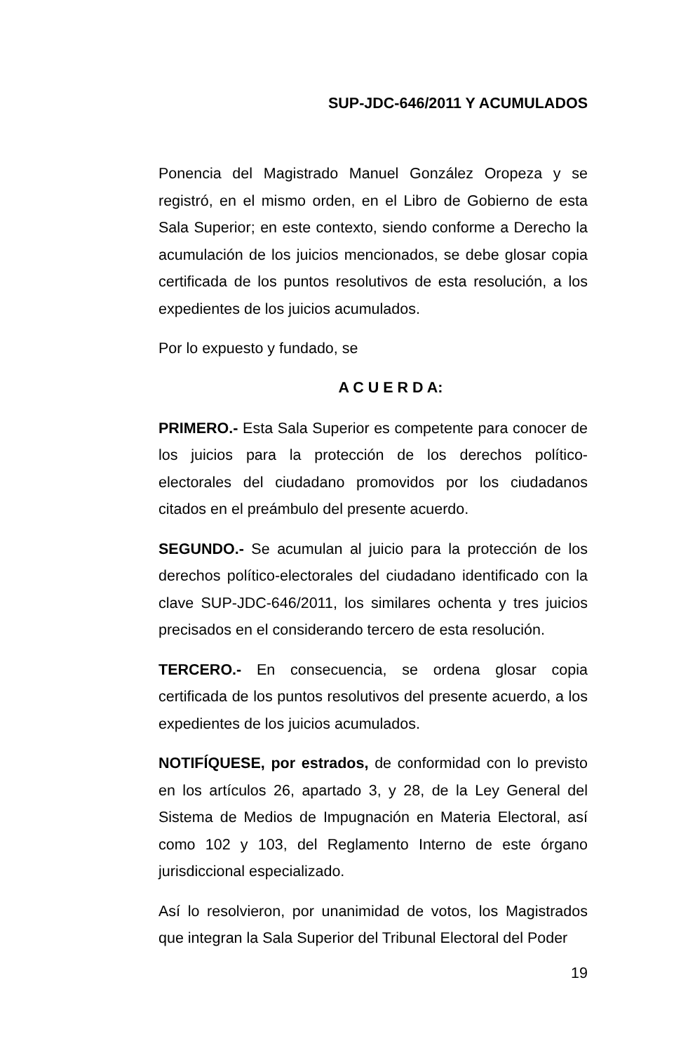SUP-JDC-646/2011 Y ACUMULADOS
Ponencia del Magistrado Manuel González Oropeza y se registró, en el mismo orden, en el Libro de Gobierno de esta Sala Superior; en este contexto, siendo conforme a Derecho la acumulación de los juicios mencionados, se debe glosar copia certificada de los puntos resolutivos de esta resolución, a los expedientes de los juicios acumulados.
Por lo expuesto y fundado, se
A C U E R D A:
PRIMERO.- Esta Sala Superior es competente para conocer de los juicios para la protección de los derechos político-electorales del ciudadano promovidos por los ciudadanos citados en el preámbulo del presente acuerdo.
SEGUNDO.- Se acumulan al juicio para la protección de los derechos político-electorales del ciudadano identificado con la clave SUP-JDC-646/2011, los similares ochenta y tres juicios precisados en el considerando tercero de esta resolución.
TERCERO.- En consecuencia, se ordena glosar copia certificada de los puntos resolutivos del presente acuerdo, a los expedientes de los juicios acumulados.
NOTIFÍQUESE, por estrados, de conformidad con lo previsto en los artículos 26, apartado 3, y 28, de la Ley General del Sistema de Medios de Impugnación en Materia Electoral, así como 102 y 103, del Reglamento Interno de este órgano jurisdiccional especializado.
Así lo resolvieron, por unanimidad de votos, los Magistrados que integran la Sala Superior del Tribunal Electoral del Poder
19